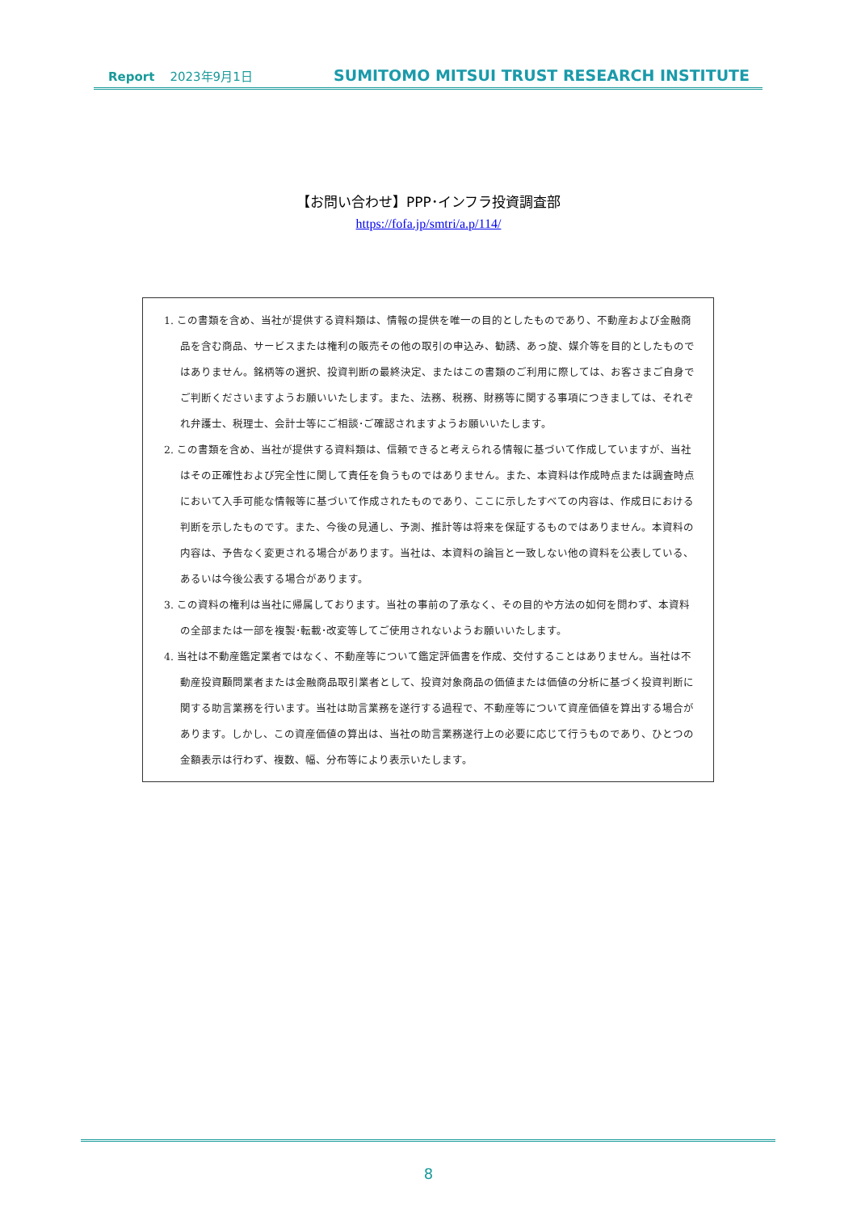Report 2023年9月1日 SUMITOMO MITSUI TRUST RESEARCH INSTITUTE
【お問い合わせ】PPP･インフラ投資調査部
https://fofa.jp/smtri/a.p/114/
1. この書類を含め、当社が提供する資料類は、情報の提供を唯一の目的としたものであり、不動産および金融商品を含む商品、サービスまたは権利の販売その他の取引の申込み、勧誘、あっ旋、媒介等を目的としたものではありません。銘柄等の選択、投資判断の最終決定、またはこの書類のご利用に際しては、お客さまご自身でご判断くださいますようお願いいたします。また、法務、税務、財務等に関する事項につきましては、それぞれ弁護士、税理士、会計士等にご相談･ご確認されますようお願いいたします。
2. この書類を含め、当社が提供する資料類は、信頼できると考えられる情報に基づいて作成していますが、当社はその正確性および完全性に関して責任を負うものではありません。また、本資料は作成時点または調査時点において入手可能な情報等に基づいて作成されたものであり、ここに示したすべての内容は、作成日における判断を示したものです。また、今後の見通し、予測、推計等は将来を保証するものではありません。本資料の内容は、予告なく変更される場合があります。当社は、本資料の論旨と一致しない他の資料を公表している、あるいは今後公表する場合があります。
3. この資料の権利は当社に帰属しております。当社の事前の了承なく、その目的や方法の如何を問わず、本資料の全部または一部を複製･転載･改変等してご使用されないようお願いいたします。
4. 当社は不動産鑑定業者ではなく、不動産等について鑑定評価書を作成、交付することはありません。当社は不動産投資顧問業者または金融商品取引業者として、投資対象商品の価値または価値の分析に基づく投資判断に関する助言業務を行います。当社は助言業務を遂行する過程で、不動産等について資産価値を算出する場合があります。しかし、この資産価値の算出は、当社の助言業務遂行上の必要に応じて行うものであり、ひとつの金額表示は行わず、複数、幅、分布等により表示いたします。
8